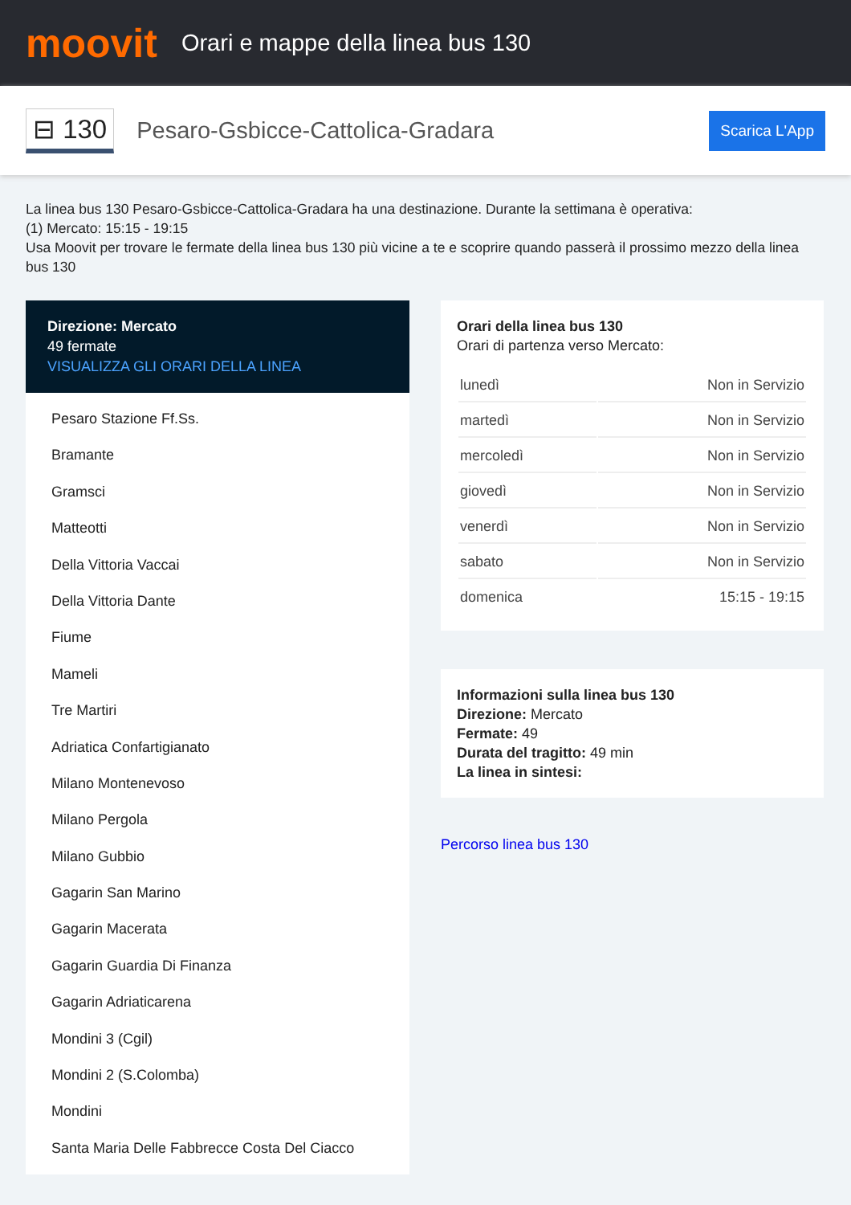moovit
Orari e mappe della linea bus 130
⊟ 130 Pesaro-Gsbicce-Cattolica-Gradara Scarica L'App
La linea bus 130 Pesaro-Gsbicce-Cattolica-Gradara ha una destinazione. Durante la settimana è operativa:
(1) Mercato: 15:15 - 19:15
Usa Moovit per trovare le fermate della linea bus 130 più vicine a te e scoprire quando passerà il prossimo mezzo della linea bus 130
Direzione: Mercato
49 fermate
VISUALIZZA GLI ORARI DELLA LINEA
Pesaro Stazione Ff.Ss.
Bramante
Gramsci
Matteotti
Della Vittoria Vaccai
Della Vittoria Dante
Fiume
Mameli
Tre Martiri
Adriatica Confartigianato
Milano Montenevoso
Milano Pergola
Milano Gubbio
Gagarin San Marino
Gagarin Macerata
Gagarin Guardia Di Finanza
Gagarin Adriaticarena
Mondini 3 (Cgil)
Mondini 2 (S.Colomba)
Mondini
Santa Maria Delle Fabbrecce Costa Del Ciacco
Orari della linea bus 130
Orari di partenza verso Mercato:
| lunedì | Non in Servizio |
| martedì | Non in Servizio |
| mercoledì | Non in Servizio |
| giovedì | Non in Servizio |
| venerdì | Non in Servizio |
| sabato | Non in Servizio |
| domenica | 15:15 - 19:15 |
Informazioni sulla linea bus 130
Direzione: Mercato
Fermate: 49
Durata del tragitto: 49 min
La linea in sintesi:
Percorso linea bus 130